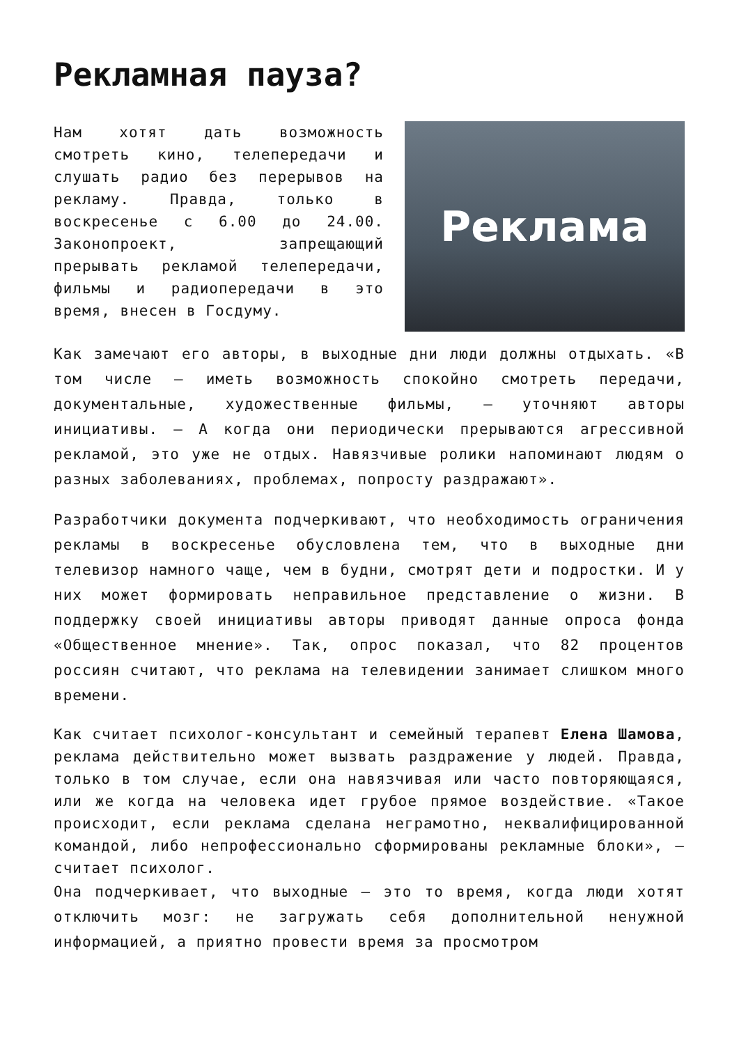Рекламная пауза?
Реклама
Нам хотят дать возможность смотреть кино, телепередачи и слушать радио без перерывов на рекламу. Правда, только в воскресенье с 6.00 до 24.00. Законопроект, запрещающий прерывать рекламой телепередачи, фильмы и радиопередачи в это время, внесен в Госдуму.
Как замечают его авторы, в выходные дни люди должны отдыхать. «В том числе — иметь возможность спокойно смотреть передачи, документальные, художественные фильмы, — уточняют авторы инициативы. — А когда они периодически прерываются агрессивной рекламой, это уже не отдых. Навязчивые ролики напоминают людям о разных заболеваниях, проблемах, попросту раздражают».
Разработчики документа подчеркивают, что необходимость ограничения рекламы в воскресенье обусловлена тем, что в выходные дни телевизор намного чаще, чем в будни, смотрят дети и подростки. И у них может формировать неправильное представление о жизни. В поддержку своей инициативы авторы приводят данные опроса фонда «Общественное мнение». Так, опрос показал, что 82 процентов россиян считают, что реклама на телевидении занимает слишком много времени.
Как считает психолог-консультант и семейный терапевт Елена Шамова, реклама действительно может вызвать раздражение у людей. Правда, только в том случае, если она навязчивая или часто повторяющаяся, или же когда на человека идет грубое прямое воздействие. «Такое происходит, если реклама сделана неграмотно, неквалифицированной командой, либо непрофессионально сформированы рекламные блоки», — считает психолог.
Она подчеркивает, что выходные — это то время, когда люди хотят отключить мозг: не загружать себя дополнительной ненужной информацией, а приятно провести время за просмотром